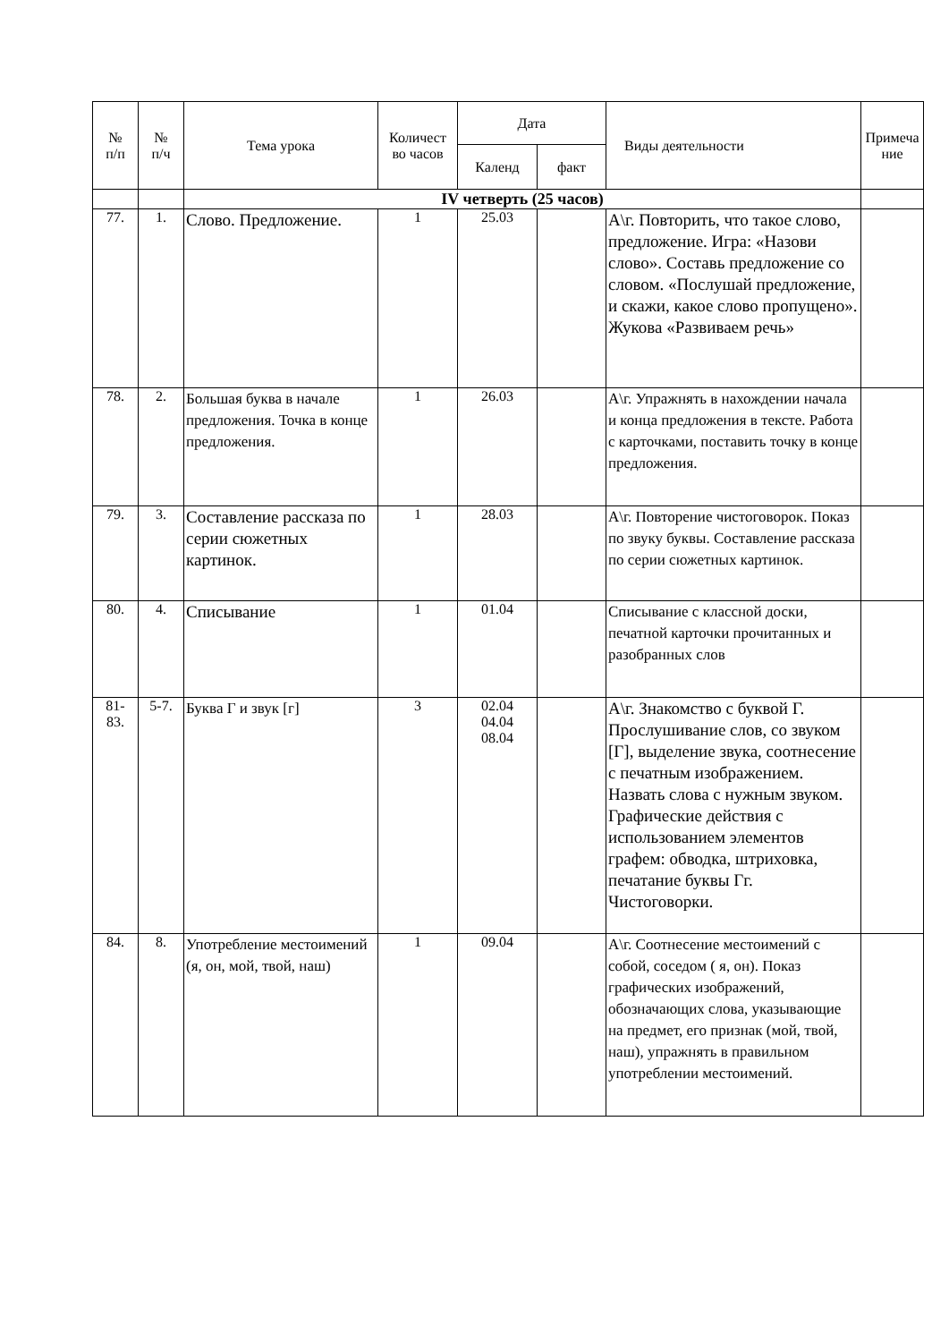| № п/п | № п/ч | Тема урока | Количест во часов | Дата | | Виды деятельности | Примеча ние |
| --- | --- | --- | --- | --- | --- | --- | --- |
| | | | | Календ | факт | | |
| | | IV четверть (25 часов) | | | | | |
| 77. | 1. | Слово. Предложение. | 1 | 25.03 | | А\г. Повторить, что такое слово, предложение. Игра: «Назови слово». Составь предложение со словом. «Послушай предложение, и скажи, какое слово пропущено». Жукова «Развиваем речь» | |
| 78. | 2. | Большая буква в начале предложения. Точка в конце предложения. | 1 | 26.03 | | А\г. Упражнять в нахождении начала и конца предложения в тексте. Работа с карточками, поставить точку в конце предложения. | |
| 79. | 3. | Составление рассказа по серии сюжетных картинок. | 1 | 28.03 | | А\г. Повторение чистоговорок. Показ по звуку буквы. Составление рассказа по серии сюжетных картинок. | |
| 80. | 4. | Списывание | 1 | 01.04 | | Списывание с классной доски, печатной карточки прочитанных и разобранных слов | |
| 81- 83. | 5-7. | Буква Г и звук [г] | 3 | 02.04 04.04 08.04 | | А\г. Знакомство с буквой Г. Прослушивание слов, со звуком [Г], выделение звука, соотнесение с печатным изображением. Назвать слова с нужным звуком. Графические действия с использованием элементов графем: обводка, штриховка, печатание буквы Гг. Чистоговорки. | |
| 84. | 8. | Употребление местоимений (я, он, мой, твой, наш) | 1 | 09.04 | | А\г. Соотнесение местоимений с собой, соседом ( я, он). Показ графических изображений, обозначающих слова, указывающие на предмет, его признак (мой, твой, наш), упражнять в правильном употреблении местоимений. | |